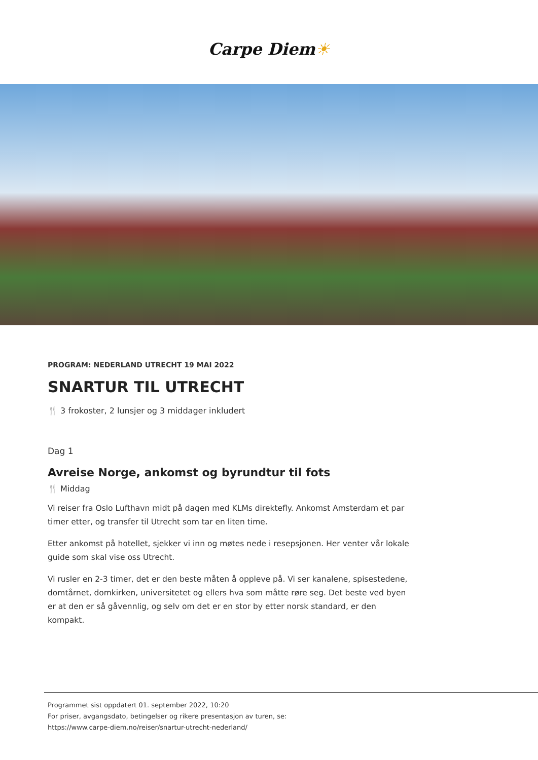Carpe Diem☀
PROGRAM: NEDERLAND UTRECHT 19 MAI 2022
SNARTUR TIL UTRECHT
🍴 3 frokoster, 2 lunsjer og 3 middager inkludert
Dag 1
Avreise Norge, ankomst og byrundtur til fots
🍴 Middag
Vi reiser fra Oslo Lufthavn midt på dagen med KLMs direktefly. Ankomst Amsterdam et par timer etter, og transfer til Utrecht som tar en liten time.
Etter ankomst på hotellet, sjekker vi inn og møtes nede i resepsjonen. Her venter vår lokale guide som skal vise oss Utrecht.
Vi rusler en 2-3 timer, det er den beste måten å oppleve på. Vi ser kanalene, spisestedene, domtårnet, domkirken, universitetet og ellers hva som måtte røre seg. Det beste ved byen er at den er så gåvennlig, og selv om det er en stor by etter norsk standard, er den kompakt.
Programmet sist oppdatert 01. september 2022, 10:20
For priser, avgangsdato, betingelser og rikere presentasjon av turen, se:
https://www.carpe-diem.no/reiser/snartur-utrecht-nederland/